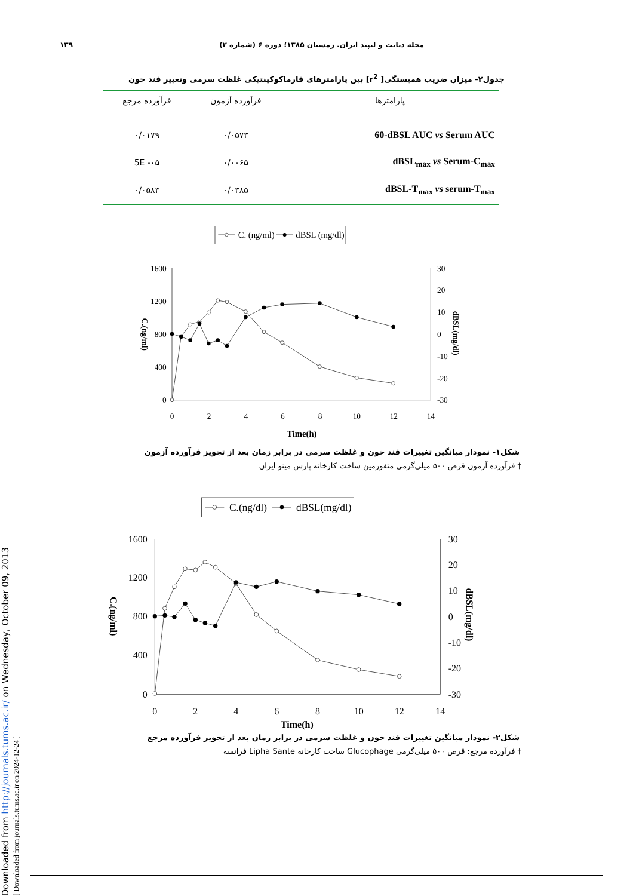Downloaded from http://journals.tums.ac.ir/ on Wednesday, October 09, 2013
[ Downloaded from journals.tums.ac.ir on 2024-12-24 ]
مجله دیابت و لیپید ایران. زمستان ۱۳۸۵؛ دوره ۶ (شماره ۲) ۱۳۹
جدول۲- میزان ضریب همبستگی[ r<sup>2</sup>] بین پارامترهای فارماکوکینتیکی غلظت سرمی وتغییر قند خون
| پارامترها | فرآورده آزمون | فرآورده مرجع |
| --- | --- | --- |
| 60-dBSL AUC vs Serum AUC | ۰/۰۵۷۳ | ۰/۰۱۷۹ |
| dBSL<sub>max</sub> vs Serum-C<sub>max</sub> | ۰/۰۰۶۵ | 5E -۰۵ |
| dBSL-T<sub>max</sub> vs serum-T<sub>max</sub> | ۰/۰۳۸۵ | ۰/۰۵۸۳ |
C. (ng/ml)
dBSL (mg/dl)
1600
1200
800
400
0
30
20
10
0
-10
-20
-30
0
2
4
6
8
10
12
14
Time(h)
C.(ng/ml)
dBSL(mg/dl)
شکل۱- نمودار میانگین تغییرات قند خون و غلظت سرمی در برابر زمان بعد از تجویز فرآورده آزمون
† فرآورده آزمون قرص ۵۰۰ میلی‌گرمی متفورمین ساخت کارخانه پارس مینو ایران
C.(ng/dl)
dBSL(mg/dl)
1600
1200
800
400
0
30
20
10
0
-10
-20
-30
0
2
4
6
8
10
12
14
Time(h)
C.(ng/ml)
dBSL(mg/dl)
شکل۲- نمودار میانگین تغییرات قند خون و غلظت سرمی در برابر زمان بعد از تجویز فرآورده مرجع
† فرآورده مرجع: قرص ۵۰۰ میلی‌گرمی Glucophage ساخت کارخانه Lipha Sante فرانسه